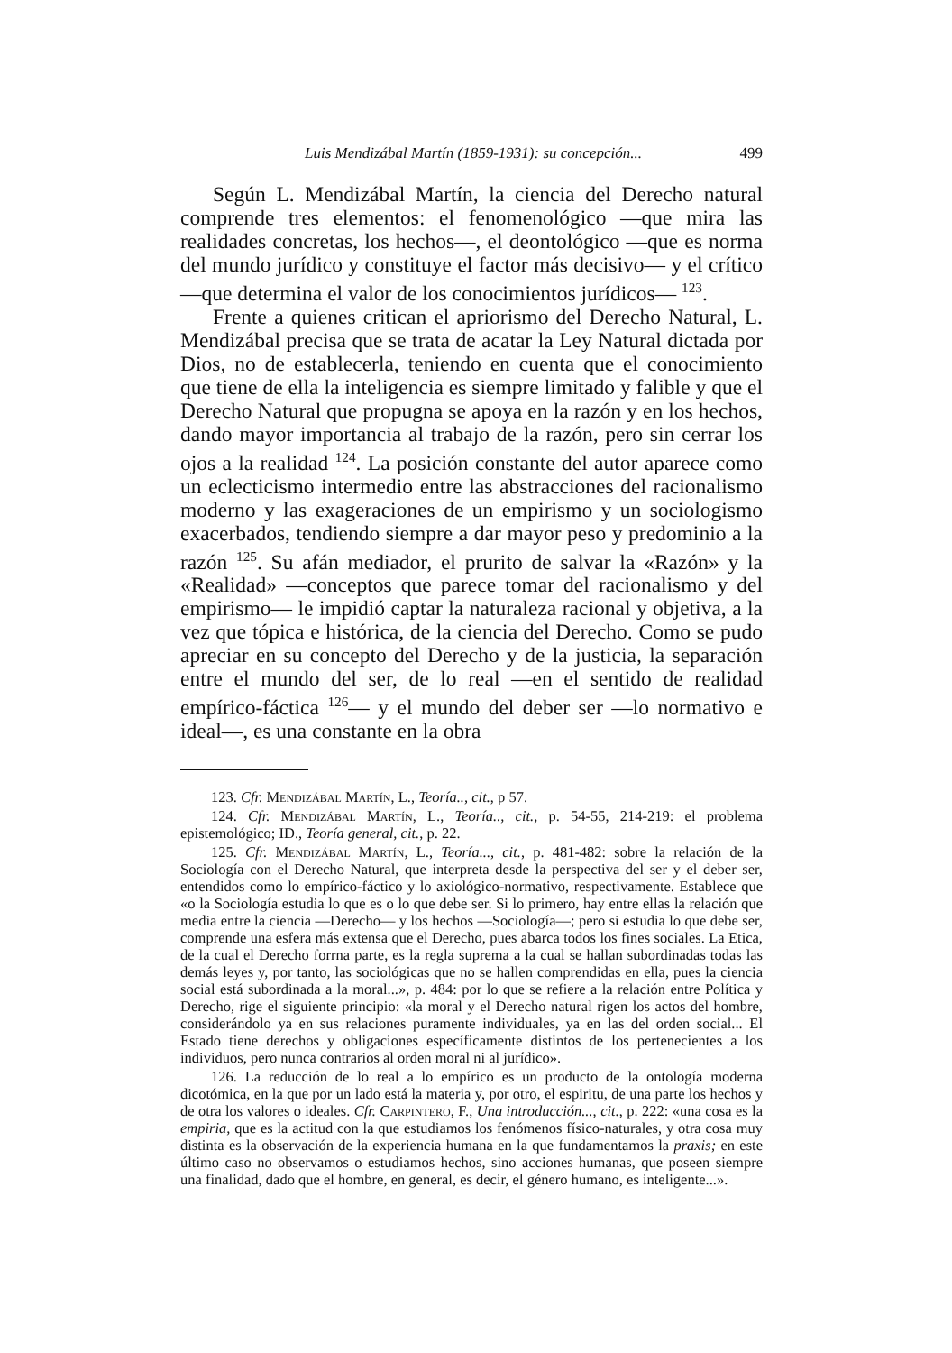Luis Mendizábal Martín (1859-1931): su concepción... 499
Según L. Mendizábal Martín, la ciencia del Derecho natural comprende tres elementos: el fenomenológico —que mira las realidades concretas, los hechos—, el deontológico —que es norma del mundo jurídico y constituye el factor más decisivo— y el crítico —que determina el valor de los conocimientos jurídicos— <sup>123</sup>.
Frente a quienes critican el apriorismo del Derecho Natural, L. Mendizábal precisa que se trata de acatar la Ley Natural dictada por Dios, no de establecerla, teniendo en cuenta que el conocimiento que tiene de ella la inteligencia es siempre limitado y falible y que el Derecho Natural que propugna se apoya en la razón y en los hechos, dando mayor importancia al trabajo de la razón, pero sin cerrar los ojos a la realidad <sup>124</sup>. La posición constante del autor aparece como un eclecticismo intermedio entre las abstracciones del racionalismo moderno y las exageraciones de un empirismo y un sociologismo exacerbados, tendiendo siempre a dar mayor peso y predominio a la razón <sup>125</sup>. Su afán mediador, el prurito de salvar la «Razón» y la «Realidad» —conceptos que parece tomar del racionalismo y del empirismo— le impidió captar la naturaleza racional y objetiva, a la vez que tópica e histórica, de la ciencia del Derecho. Como se pudo apreciar en su concepto del Derecho y de la justicia, la separación entre el mundo del ser, de lo real —en el sentido de realidad empírico-fáctica <sup>126</sup>— y el mundo del deber ser —lo normativo e ideal—, es una constante en la obra
123. Cfr. Mendizábal Martín, L., Teoría.., cit., p 57.
124. Cfr. Mendizábal Martín, L., Teoría.., cit., p. 54-55, 214-219: el problema epistemológico; ID., Teoría general, cit., p. 22.
125. Cfr. Mendizábal Martín, L., Teoría..., cit., p. 481-482: sobre la relación de la Sociología con el Derecho Natural, que interpreta desde la perspectiva del ser y el deber ser, entendidos como lo empírico-fáctico y lo axiológico-normativo, respectivamente. Establece que «o la Sociología estudia lo que es o lo que debe ser. Si lo primero, hay entre ellas la relación que media entre la ciencia —Derecho— y los hechos —Sociología—; pero si estudia lo que debe ser, comprende una esfera más extensa que el Derecho, pues abarca todos los fines sociales. La Etica, de la cual el Derecho forrna parte, es la regla suprema a la cual se hallan subordinadas todas las demás leyes y, por tanto, las sociológicas que no se hallen comprendidas en ella, pues la ciencia social está subordinada a la moral...», p. 484: por lo que se refiere a la relación entre Política y Derecho, rige el siguiente principio: «la moral y el Derecho natural rigen los actos del hombre, considerándolo ya en sus relaciones puramente individuales, ya en las del orden social... El Estado tiene derechos y obligaciones específicamente distintos de los pertenecientes a los individuos, pero nunca contrarios al orden moral ni al jurídico».
126. La reducción de lo real a lo empírico es un producto de la ontología moderna dicotómica, en la que por un lado está la materia y, por otro, el espiritu, de una parte los hechos y de otra los valores o ideales. Cfr. Carpintero, F., Una introducción..., cit., p. 222: «una cosa es la empiria, que es la actitud con la que estudiamos los fenómenos físico-naturales, y otra cosa muy distinta es la observación de la experiencia humana en la que fundamentamos la praxis; en este último caso no observamos o estudiamos hechos, sino acciones humanas, que poseen siempre una finalidad, dado que el hombre, en general, es decir, el género humano, es inteligente...».